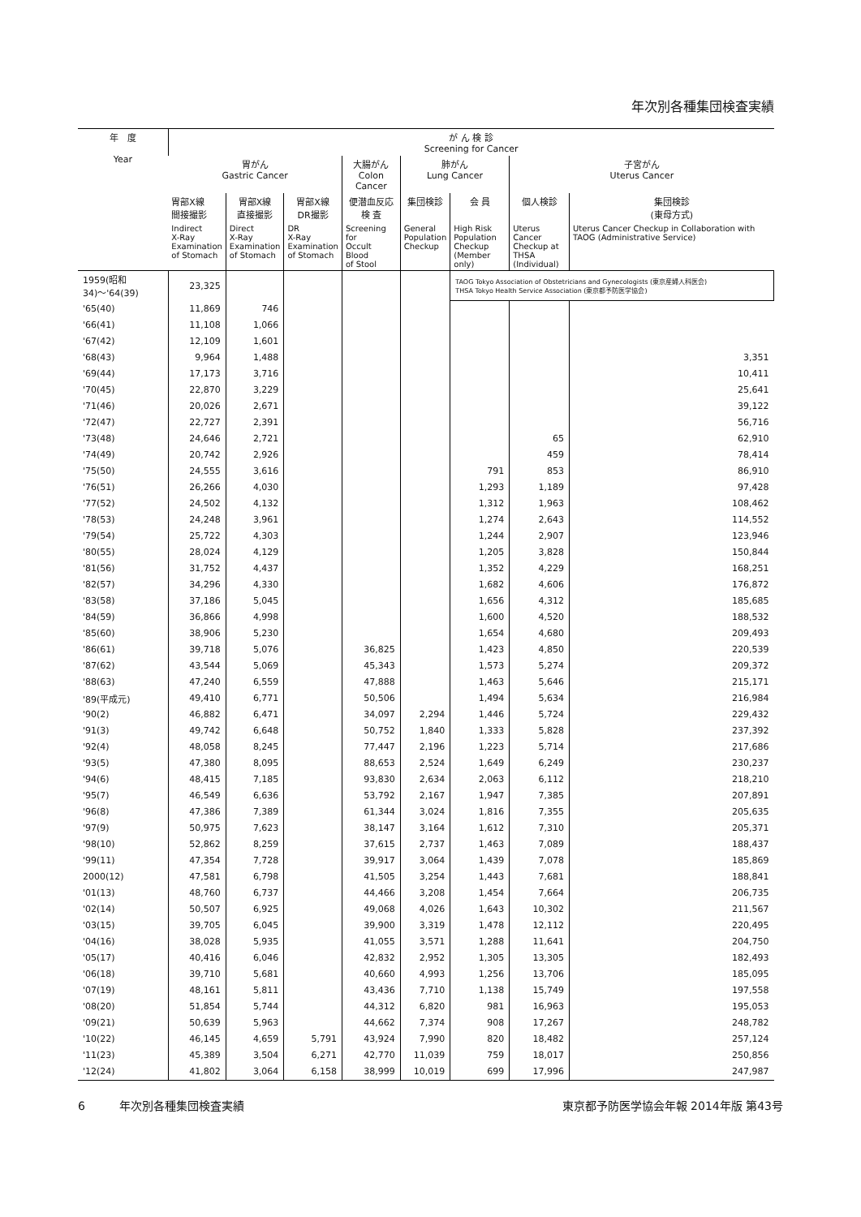年次別各種集団検査実績
| 年 度 Year | が ん 検 診 Screening for Cancer | | | | | | | |
| --- | --- | --- | --- | --- | --- | --- | --- | --- |
| | 胃がん Gastric Cancer | | | 大腸がん Colon Cancer | 肺がん Lung Cancer | | 子宮がん Uterus Cancer | |
| | 胃部X線 間接撮影 | 胃部X線 直接撮影 | 胃部X線 DR撮影 | 便潜血反応 検 査 | 集団検診 | 会 員 | 個人検診 | 集団検診 (東母方式) |
| | Indirect X-Ray Examination of Stomach | Direct X-Ray Examination of Stomach | DR X-Ray Examination of Stomach | Screening for Occult Blood of Stool | General Population Checkup | High Risk Population Checkup (Member only) | Uterus Cancer Checkup at THSA (Individual) | Uterus Cancer Checkup in Collaboration with TAOG (Administrative Service) |
| | 1959(昭和34)〜'64(39) | 23,325 | | | | | TAOG Tokyo Association of Obstetricians and Gynecologists (東京産婦人科医会) THSA Tokyo Health Service Association (東京都予防医学協会) | |
| '65(40) | 11,869 | 746 | | | | | | |
| '66(41) | 11,108 | 1,066 | | | | | | |
| '67(42) | 12,109 | 1,601 | | | | | | |
| '68(43) | 9,964 | 1,488 | | | | | | 3,351 |
| '69(44) | 17,173 | 3,716 | | | | | | 10,411 |
| '70(45) | 22,870 | 3,229 | | | | | | 25,641 |
| '71(46) | 20,026 | 2,671 | | | | | | 39,122 |
| '72(47) | 22,727 | 2,391 | | | | | | 56,716 |
| '73(48) | 24,646 | 2,721 | | | | | 65 | 62,910 |
| '74(49) | 20,742 | 2,926 | | | | | 459 | 78,414 |
| '75(50) | 24,555 | 3,616 | | | | 791 | 853 | 86,910 |
| '76(51) | 26,266 | 4,030 | | | | 1,293 | 1,189 | 97,428 |
| '77(52) | 24,502 | 4,132 | | | | 1,312 | 1,963 | 108,462 |
| '78(53) | 24,248 | 3,961 | | | | 1,274 | 2,643 | 114,552 |
| '79(54) | 25,722 | 4,303 | | | | 1,244 | 2,907 | 123,946 |
| '80(55) | 28,024 | 4,129 | | | | 1,205 | 3,828 | 150,844 |
| '81(56) | 31,752 | 4,437 | | | | 1,352 | 4,229 | 168,251 |
| '82(57) | 34,296 | 4,330 | | | | 1,682 | 4,606 | 176,872 |
| '83(58) | 37,186 | 5,045 | | | | 1,656 | 4,312 | 185,685 |
| '84(59) | 36,866 | 4,998 | | | | 1,600 | 4,520 | 188,532 |
| '85(60) | 38,906 | 5,230 | | | | 1,654 | 4,680 | 209,493 |
| '86(61) | 39,718 | 5,076 | | 36,825 | | 1,423 | 4,850 | 220,539 |
| '87(62) | 43,544 | 5,069 | | 45,343 | | 1,573 | 5,274 | 209,372 |
| '88(63) | 47,240 | 6,559 | | 47,888 | | 1,463 | 5,646 | 215,171 |
| '89(平成元) | 49,410 | 6,771 | | 50,506 | | 1,494 | 5,634 | 216,984 |
| '90(2) | 46,882 | 6,471 | | 34,097 | 2,294 | 1,446 | 5,724 | 229,432 |
| '91(3) | 49,742 | 6,648 | | 50,752 | 1,840 | 1,333 | 5,828 | 237,392 |
| '92(4) | 48,058 | 8,245 | | 77,447 | 2,196 | 1,223 | 5,714 | 217,686 |
| '93(5) | 47,380 | 8,095 | | 88,653 | 2,524 | 1,649 | 6,249 | 230,237 |
| '94(6) | 48,415 | 7,185 | | 93,830 | 2,634 | 2,063 | 6,112 | 218,210 |
| '95(7) | 46,549 | 6,636 | | 53,792 | 2,167 | 1,947 | 7,385 | 207,891 |
| '96(8) | 47,386 | 7,389 | | 61,344 | 3,024 | 1,816 | 7,355 | 205,635 |
| '97(9) | 50,975 | 7,623 | | 38,147 | 3,164 | 1,612 | 7,310 | 205,371 |
| '98(10) | 52,862 | 8,259 | | 37,615 | 2,737 | 1,463 | 7,089 | 188,437 |
| '99(11) | 47,354 | 7,728 | | 39,917 | 3,064 | 1,439 | 7,078 | 185,869 |
| 2000(12) | 47,581 | 6,798 | | 41,505 | 3,254 | 1,443 | 7,681 | 188,841 |
| '01(13) | 48,760 | 6,737 | | 44,466 | 3,208 | 1,454 | 7,664 | 206,735 |
| '02(14) | 50,507 | 6,925 | | 49,068 | 4,026 | 1,643 | 10,302 | 211,567 |
| '03(15) | 39,705 | 6,045 | | 39,900 | 3,319 | 1,478 | 12,112 | 220,495 |
| '04(16) | 38,028 | 5,935 | | 41,055 | 3,571 | 1,288 | 11,641 | 204,750 |
| '05(17) | 40,416 | 6,046 | | 42,832 | 2,952 | 1,305 | 13,305 | 182,493 |
| '06(18) | 39,710 | 5,681 | | 40,660 | 4,993 | 1,256 | 13,706 | 185,095 |
| '07(19) | 48,161 | 5,811 | | 43,436 | 7,710 | 1,138 | 15,749 | 197,558 |
| '08(20) | 51,854 | 5,744 | | 44,312 | 6,820 | 981 | 16,963 | 195,053 |
| '09(21) | 50,639 | 5,963 | | 44,662 | 7,374 | 908 | 17,267 | 248,782 |
| '10(22) | 46,145 | 4,659 | 5,791 | 43,924 | 7,990 | 820 | 18,482 | 257,124 |
| '11(23) | 45,389 | 3,504 | 6,271 | 42,770 | 11,039 | 759 | 18,017 | 250,856 |
| '12(24) | 41,802 | 3,064 | 6,158 | 38,999 | 10,019 | 699 | 17,996 | 247,987 |
6　　　年次別各種集団検査実績 東京都予防医学協会年報 2014年版 第43号